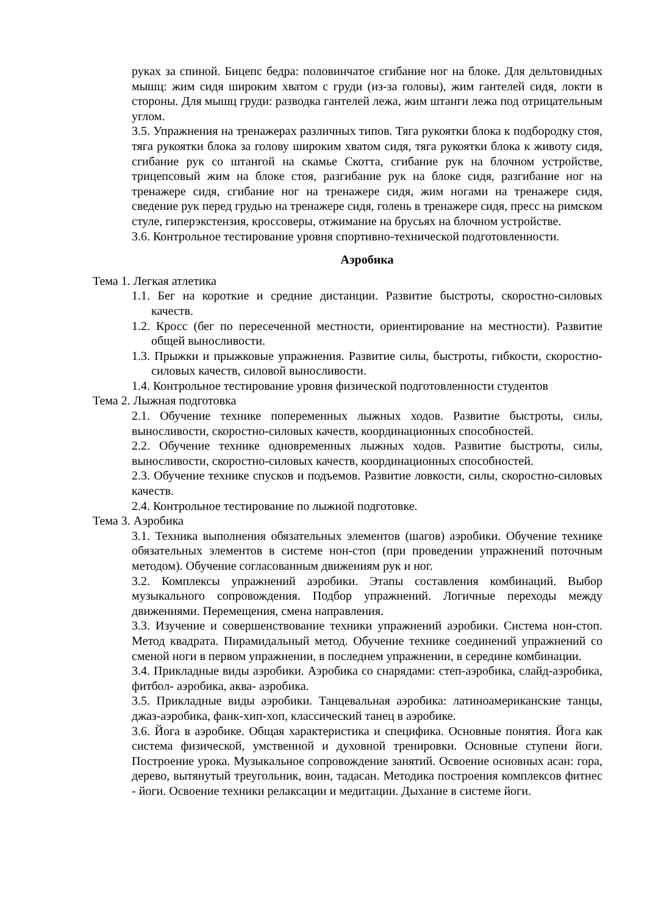руках за спиной. Бицепс бедра: половинчатое сгибание ног на блоке. Для дельтовидных мышц: жим сидя широким хватом с груди (из-за головы), жим гантелей сидя, локти в стороны. Для мышц груди: разводка гантелей лежа, жим штанги лежа под отрицательным углом.
3.5. Упражнения на тренажерах различных типов. Тяга рукоятки блока к подбородку стоя, тяга рукоятки блока за голову широким хватом сидя, тяга рукоятки блока к животу сидя, сгибание рук со штангой на скамье Скотта, сгибание рук на блочном устройстве, трицепсовый жим на блоке стоя, разгибание рук на блоке сидя, разгибание ног на тренажере сидя, сгибание ног на тренажере сидя, жим ногами на тренажере сидя, сведение рук перед грудью на тренажере сидя, голень в тренажере сидя, пресс на римском стуле, гиперэкстензия, кроссоверы, отжимание на брусьях на блочном устройстве.
3.6. Контрольное тестирование уровня спортивно-технической подготовленности.
Аэробика
Тема 1. Легкая атлетика
1.1. Бег на короткие и средние дистанции. Развитие быстроты, скоростно-силовых качеств.
1.2. Кросс (бег по пересеченной местности, ориентирование на местности). Развитие общей выносливости.
1.3. Прыжки и прыжковые упражнения. Развитие силы, быстроты, гибкости, скоростно-силовых качеств, силовой выносливости.
1.4. Контрольное тестирование уровня физической подготовленности студентов
Тема 2. Лыжная подготовка
2.1. Обучение технике попеременных лыжных ходов. Развитие быстроты, силы, выносливости, скоростно-силовых качеств, координационных способностей.
2.2. Обучение технике одновременных лыжных ходов. Развитие быстроты, силы, выносливости, скоростно-силовых качеств, координационных способностей.
2.3. Обучение технике спусков и подъемов. Развитие ловкости, силы, скоростно-силовых качеств.
2.4. Контрольное тестирование по лыжной подготовке.
Тема 3. Аэробика
3.1. Техника выполнения обязательных элементов (шагов) аэробики. Обучение технике обязательных элементов в системе нон-стоп (при проведении упражнений поточным методом). Обучение согласованным движениям рук и ног.
3.2. Комплексы упражнений аэробики. Этапы составления комбинаций. Выбор музыкального сопровождения. Подбор упражнений. Логичные переходы между движениями. Перемещения, смена направления.
3.3. Изучение и совершенствование техники упражнений аэробики. Система нон-стоп. Метод квадрата. Пирамидальный метод. Обучение технике соединений упражнений со сменой ноги в первом упражнении, в последнем упражнении, в середине комбинации.
3.4. Прикладные виды аэробики. Аэробика со снарядами: степ-аэробика, слайд-аэробика, фитбол- аэробика, аква- аэробика.
3.5. Прикладные виды аэробики. Танцевальная аэробика: латиноамериканские танцы, джаз-аэробика, фанк-хип-хоп, классический танец в аэробике.
3.6. Йога в аэробике. Общая характеристика и специфика. Основные понятия. Йога как система физической, умственной и духовной тренировки. Основные ступени йоги. Построение урока. Музыкальное сопровождение занятий. Освоение основных асан: гора, дерево, вытянутый треугольник, воин, тадасан. Методика построения комплексов фитнес - йоги. Освоение техники релаксации и медитации. Дыхание в системе йоги.